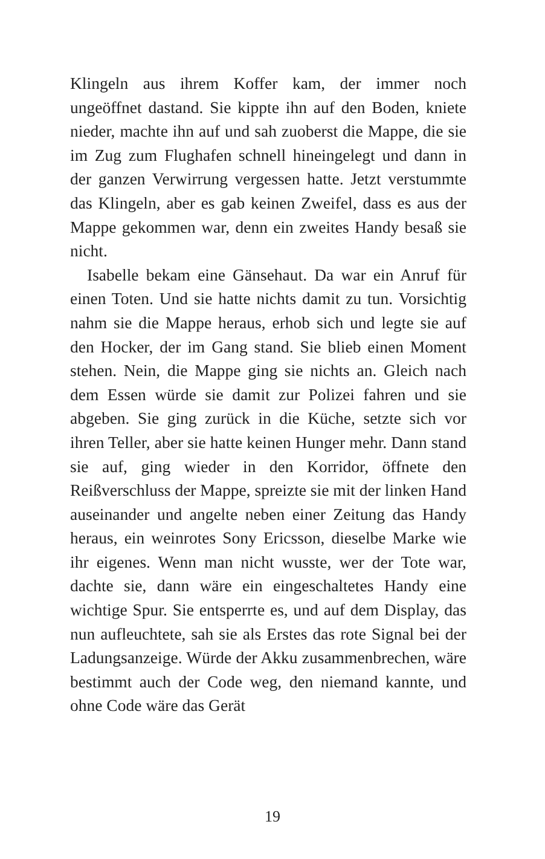Klingeln aus ihrem Koffer kam, der immer noch ungeöffnet dastand. Sie kippte ihn auf den Boden, kniete nieder, machte ihn auf und sah zuoberst die Mappe, die sie im Zug zum Flughafen schnell hineingelegt und dann in der ganzen Verwirrung vergessen hatte. Jetzt verstummte das Klingeln, aber es gab keinen Zweifel, dass es aus der Mappe gekommen war, denn ein zweites Handy besaß sie nicht.
Isabelle bekam eine Gänsehaut. Da war ein Anruf für einen Toten. Und sie hatte nichts damit zu tun. Vorsichtig nahm sie die Mappe heraus, erhob sich und legte sie auf den Hocker, der im Gang stand. Sie blieb einen Moment stehen. Nein, die Mappe ging sie nichts an. Gleich nach dem Essen würde sie damit zur Polizei fahren und sie abgeben. Sie ging zurück in die Küche, setzte sich vor ihren Teller, aber sie hatte keinen Hunger mehr. Dann stand sie auf, ging wieder in den Korridor, öffnete den Reißverschluss der Mappe, spreizte sie mit der linken Hand auseinander und angelte neben einer Zeitung das Handy heraus, ein weinrotes Sony Ericsson, dieselbe Marke wie ihr eigenes. Wenn man nicht wusste, wer der Tote war, dachte sie, dann wäre ein eingeschaltetes Handy eine wichtige Spur. Sie entsperrte es, und auf dem Display, das nun aufleuchtete, sah sie als Erstes das rote Signal bei der Ladungsanzeige. Würde der Akku zusammenbrechen, wäre bestimmt auch der Code weg, den niemand kannte, und ohne Code wäre das Gerät
19